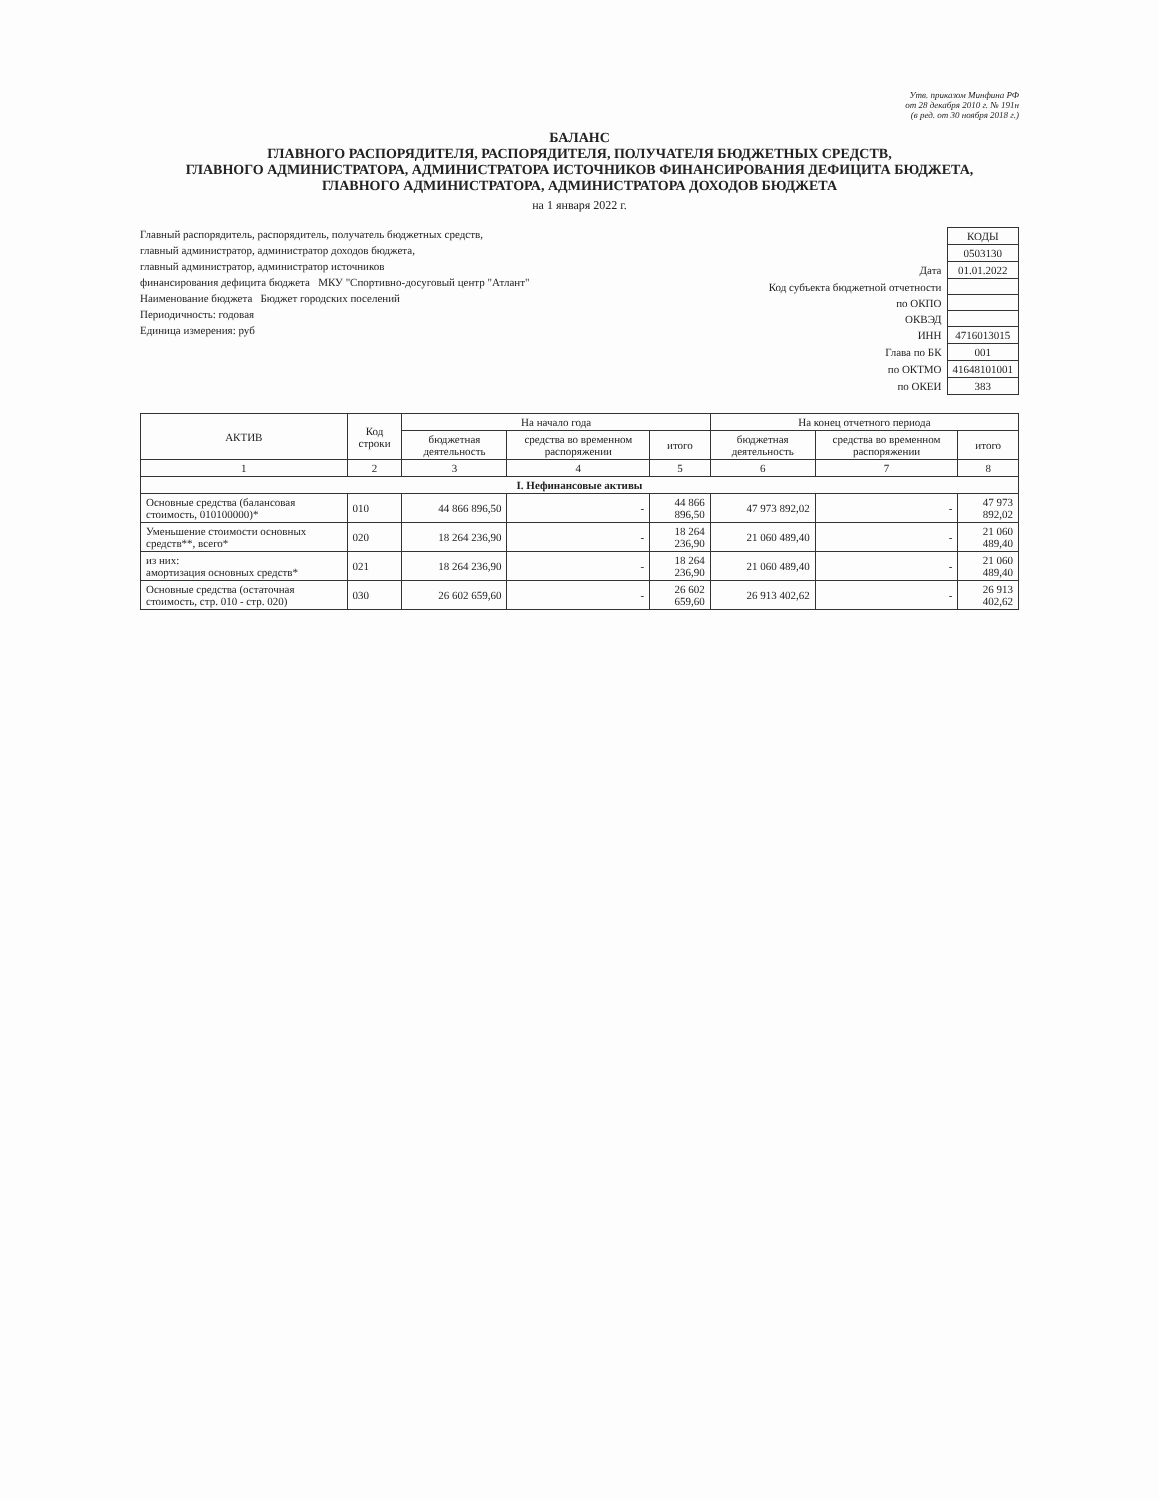Утв. приказом Минфина РФ
от 28 декабря 2010 г. № 191н
(в ред. от 30 ноября 2018 г.)
БАЛАНС
ГЛАВНОГО РАСПОРЯДИТЕЛЯ, РАСПОРЯДИТЕЛЯ, ПОЛУЧАТЕЛЯ БЮДЖЕТНЫХ СРЕДСТВ,
ГЛАВНОГО АДМИНИСТРАТОРА, АДМИНИСТРАТОРА ИСТОЧНИКОВ ФИНАНСИРОВАНИЯ ДЕФИЦИТА БЮДЖЕТА,
ГЛАВНОГО АДМИНИСТРАТОРА, АДМИНИСТРАТОРА ДОХОДОВ БЮДЖЕТА
на 1 января 2022 г.
Главный распорядитель, распорядитель, получатель бюджетных средств,
главный администратор, администратор доходов бюджета,
главный администратор, администратор источников
финансирования дефицита бюджета МКУ "Спортивно-досуговый центр "Атлант"
Наименование бюджета Бюджет городских поселений
Периодичность: годовая
Единица измерения: руб
| | КОДЫ |
| | 0503130 |
| Дата | 01.01.2022 |
| Код субъекта бюджетной отчетности | |
| по ОКПО | |
| ОКВЭД | |
| ИНН | 4716013015 |
| Глава по БК | 001 |
| по ОКТМО | 41648101001 |
| по ОКЕИ | 383 |
| АКТИВ | Код строки | На начало года | | | На конец отчетного периода | | |
| --- | --- | --- | --- | --- | --- | --- | --- |
| | | бюджетная деятельность | средства во временном распоряжении | итого | бюджетная деятельность | средства во временном распоряжении | итого |
| 1 | 2 | 3 | 4 | 5 | 6 | 7 | 8 |
| I. Нефинансовые активы | | | | | | | |
| Основные средства (балансовая стоимость, 010100000)* | 010 | 44 866 896,50 | - | 44 866 896,50 | 47 973 892,02 | - | 47 973 892,02 |
| Уменьшение стоимости основных средств**, всего* | 020 | 18 264 236,90 | - | 18 264 236,90 | 21 060 489,40 | - | 21 060 489,40 |
| из них: амортизация основных средств* | 021 | 18 264 236,90 | - | 18 264 236,90 | 21 060 489,40 | - | 21 060 489,40 |
| Основные средства (остаточная стоимость, стр. 010 - стр. 020) | 030 | 26 602 659,60 | - | 26 602 659,60 | 26 913 402,62 | - | 26 913 402,62 |